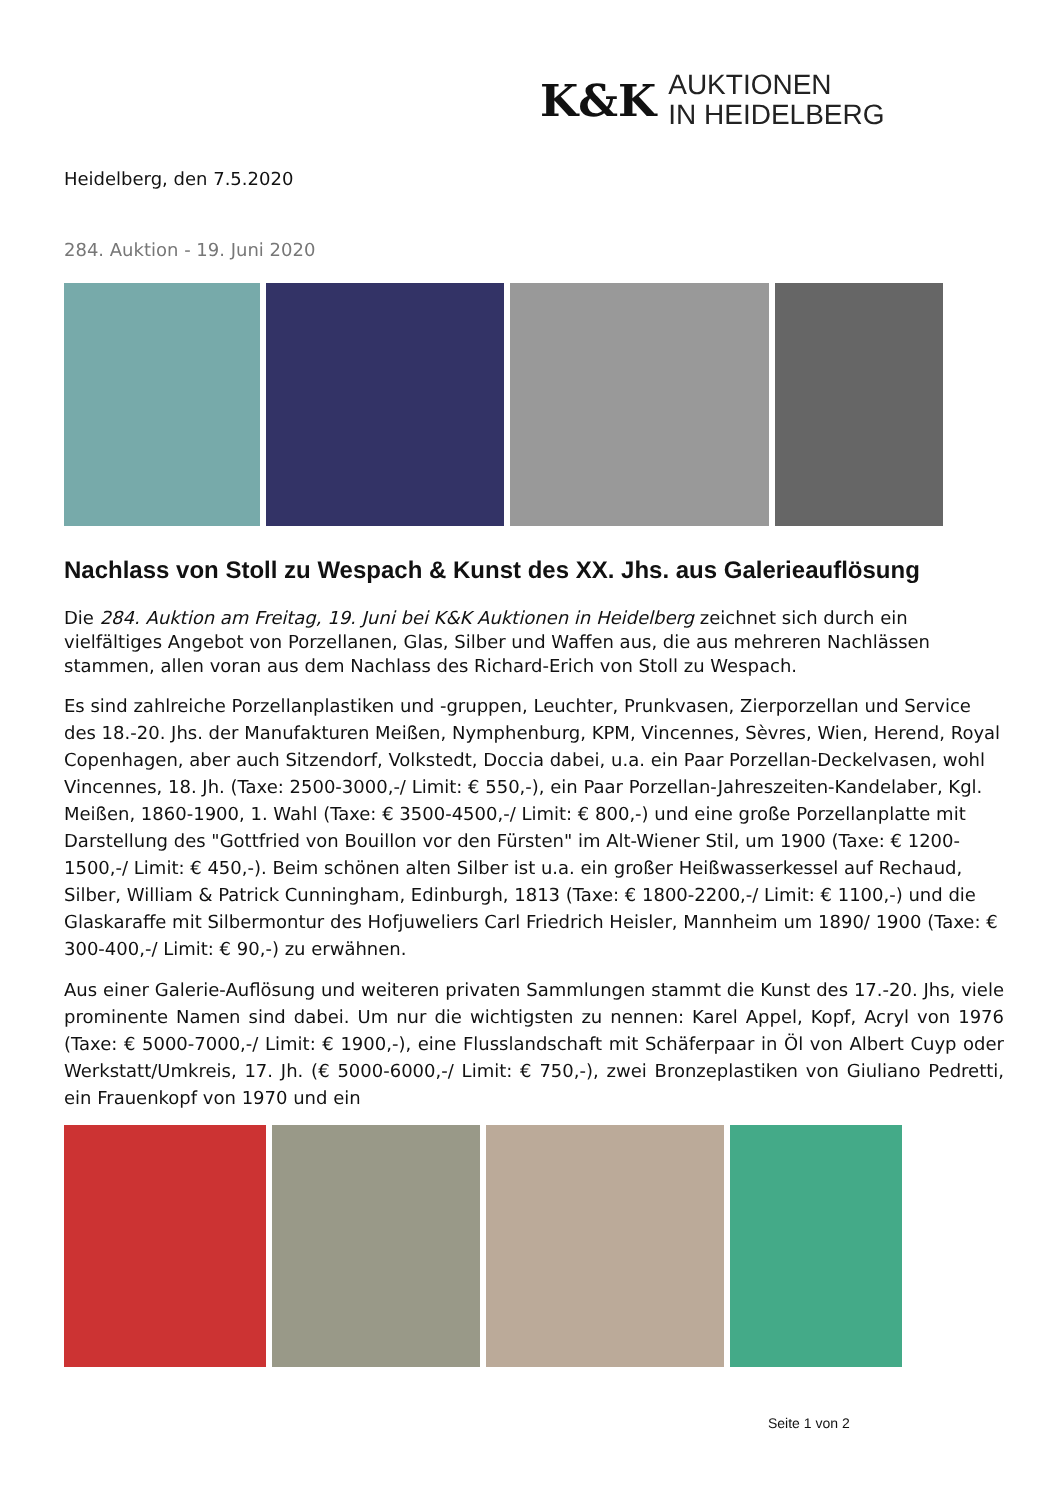K&K
AUKTIONEN
IN HEIDELBERG
Heidelberg, den 7.5.2020
284. Auktion - 19. Juni 2020
Nachlass von Stoll zu Wespach & Kunst des XX. Jhs. aus Galerieauflösung
Die 284. Auktion am Freitag, 19. Juni bei K&K Auktionen in Heidelberg zeichnet sich durch ein vielfältiges Angebot von Porzellanen, Glas, Silber und Waffen aus, die aus mehreren Nachlässen stammen, allen voran aus dem Nachlass des Richard-Erich von Stoll zu Wespach.
Es sind zahlreiche Porzellanplastiken und -gruppen, Leuchter, Prunkvasen, Zierporzellan und Service des 18.-20. Jhs. der Manufakturen Meißen, Nymphenburg, KPM, Vincennes, Sèvres, Wien, Herend, Royal Copenhagen, aber auch Sitzendorf, Volkstedt, Doccia dabei, u.a. ein Paar Porzellan-Deckelvasen, wohl Vincennes, 18. Jh. (Taxe: 2500-3000,-/ Limit: € 550,-), ein Paar Porzellan-Jahreszeiten-Kandelaber, Kgl. Meißen, 1860-1900, 1. Wahl (Taxe: € 3500-4500,-/ Limit: € 800,-) und eine große Porzellanplatte mit Darstellung des "Gottfried von Bouillon vor den Fürsten" im Alt-Wiener Stil, um 1900 (Taxe: € 1200-1500,-/ Limit: € 450,-). Beim schönen alten Silber ist u.a. ein großer Heißwasserkessel auf Rechaud, Silber, William & Patrick Cunningham, Edinburgh, 1813 (Taxe: € 1800-2200,-/ Limit: € 1100,-) und die Glaskaraffe mit Silbermontur des Hofjuweliers Carl Friedrich Heisler, Mannheim um 1890/ 1900 (Taxe: € 300-400,-/ Limit: € 90,-) zu erwähnen.
Aus einer Galerie-Auflösung und weiteren privaten Sammlungen stammt die Kunst des 17.-20. Jhs, viele prominente Namen sind dabei. Um nur die wichtigsten zu nennen: Karel Appel, Kopf, Acryl von 1976 (Taxe: € 5000-7000,-/ Limit: € 1900,-), eine Flusslandschaft mit Schäferpaar in Öl von Albert Cuyp oder Werkstatt/Umkreis, 17. Jh. (€ 5000-6000,-/ Limit: € 750,-), zwei Bronzeplastiken von Giuliano Pedretti, ein Frauenkopf von 1970 und ein
Seite 1 von 2